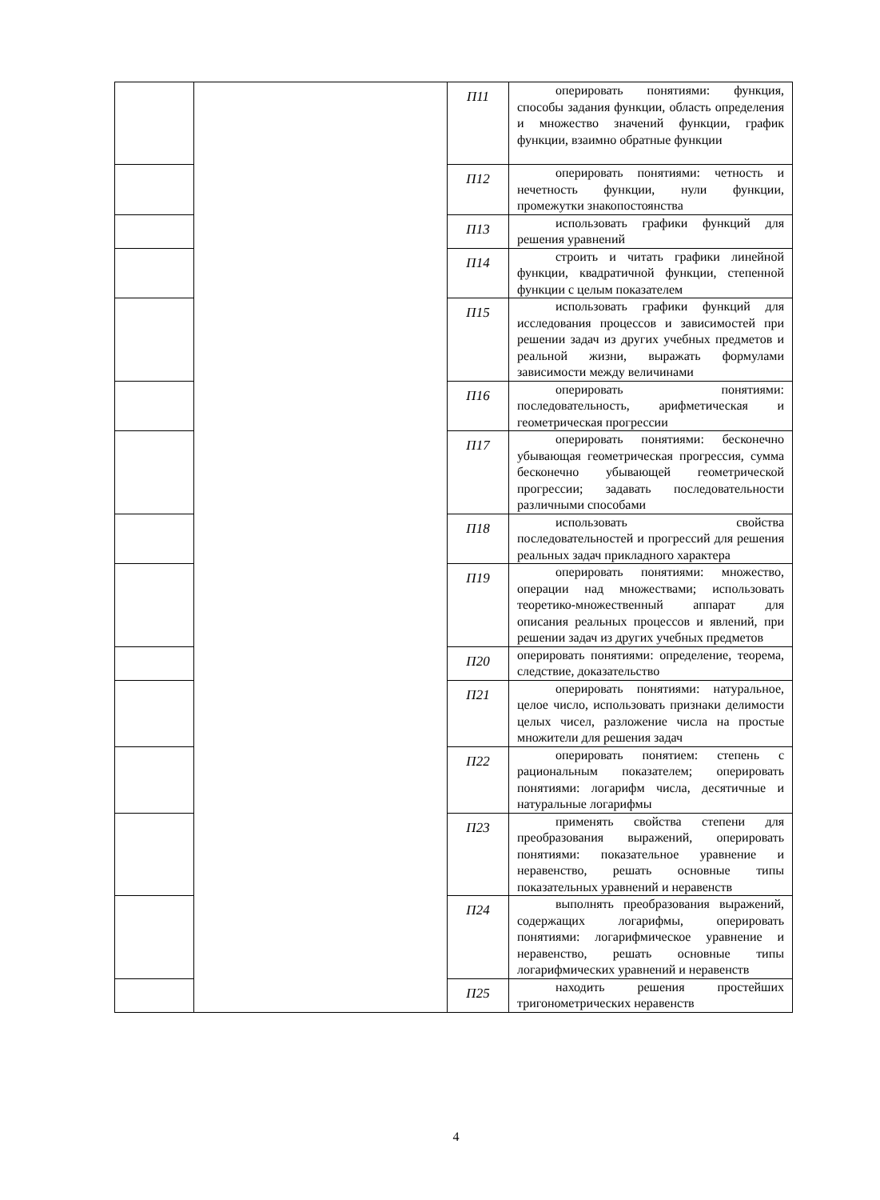| | | П11 | оперировать понятиями: функция, способы задания функции, область определения и множество значений функции, график функции, взаимно обратные функции |
| | | П12 | оперировать понятиями: четность и нечетность функции, нули функции, промежутки знакопостоянства |
| | | П13 | использовать графики функций для решения уравнений |
| | | П14 | строить и читать графики линейной функции, квадратичной функции, степенной функции с целым показателем |
| | | П15 | использовать графики функций для исследования процессов и зависимостей при решении задач из других учебных предметов и реальной жизни, выражать формулами зависимости между величинами |
| | | П16 | оперировать понятиями: последовательность, арифметическая и геометрическая прогрессии |
| | | П17 | оперировать понятиями: бесконечно убывающая геометрическая прогрессия, сумма бесконечно убывающей геометрической прогрессии; задавать последовательности различными способами |
| | | П18 | использовать свойства последовательностей и прогрессий для решения реальных задач прикладного характера |
| | | П19 | оперировать понятиями: множество, операции над множествами; использовать теоретико-множественный аппарат для описания реальных процессов и явлений, при решении задач из других учебных предметов |
| | | П20 | оперировать понятиями: определение, теорема, следствие, доказательство |
| | | П21 | оперировать понятиями: натуральное, целое число, использовать признаки делимости целых чисел, разложение числа на простые множители для решения задач |
| | | П22 | оперировать понятием: степень с рациональным показателем; оперировать понятиями: логарифм числа, десятичные и натуральные логарифмы |
| | | П23 | применять свойства степени для преобразования выражений, оперировать понятиями: показательное уравнение и неравенство, решать основные типы показательных уравнений и неравенств |
| | | П24 | выполнять преобразования выражений, содержащих логарифмы, оперировать понятиями: логарифмическое уравнение и неравенство, решать основные типы логарифмических уравнений и неравенств |
| | | П25 | находить решения простейших тригонометрических неравенств |
4